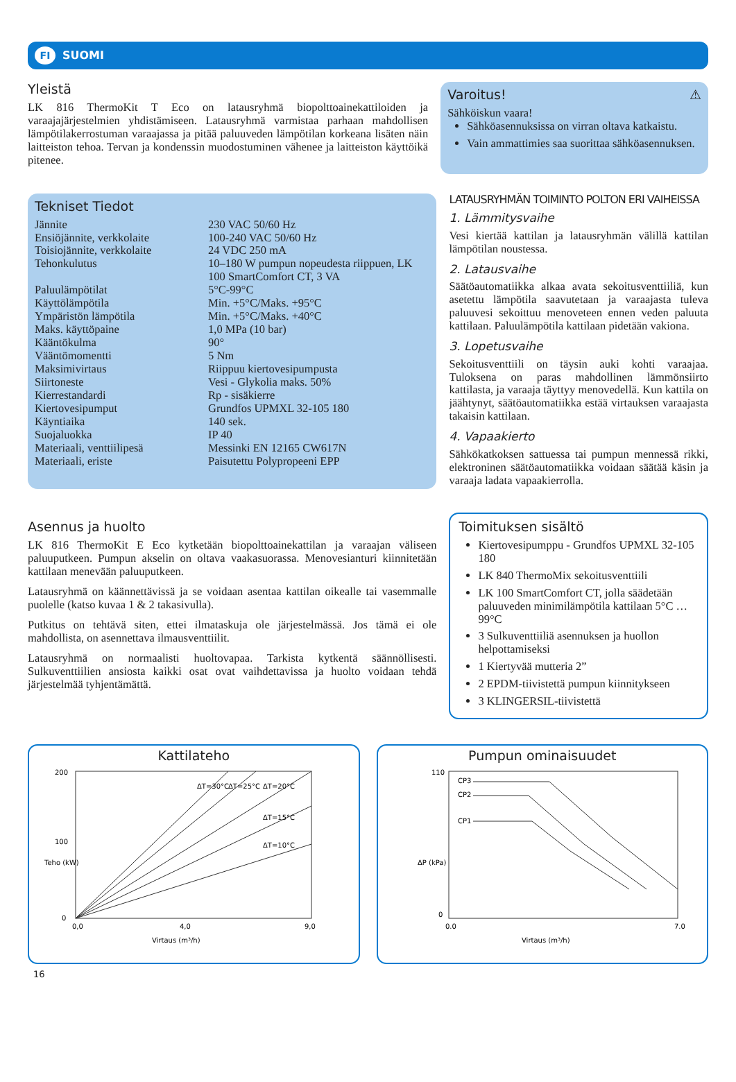FI SUOMI
Yleistä
LK 816 ThermoKit T Eco on latausryhmä biopolttoainekattiloiden ja varaajajärjestelmien yhdistämiseen. Latausryhmä varmistaa parhaan mahdollisen lämpötilakerrostuman varaajassa ja pitää paluuveden lämpötilan korkeana lisäten näin laitteiston tehoa. Tervan ja kondenssin muodostuminen vähenee ja laitteiston käyttöikä pitenee.
Varoitus! ⚠
Sähköiskun vaara!
Sähköasennuksissa on virran oltava katkaistu.
Vain ammattimies saa suorittaa sähköasennuksen.
Tekniset Tiedot
| Jännite | 230 VAC 50/60 Hz |
| Ensiöjännite, verkkolaite | 100-240 VAC 50/60 Hz |
| Toisiojännite, verkkolaite | 24 VDC 250 mA |
| Tehonkulutus | 10–180 W pumpun nopeudesta riippuen, LK 100 SmartComfort CT, 3 VA |
| Paluulämpötilat | 5°C-99°C |
| Käyttölämpötila | Min. +5°C/Maks. +95°C |
| Ympäristön lämpötila | Min. +5°C/Maks. +40°C |
| Maks. käyttöpaine | 1,0 MPa (10 bar) |
| Kääntökulma | 90° |
| Vääntömomentti | 5 Nm |
| Maksimivirtaus | Riippuu kiertovesipumpusta |
| Siirtoneste | Vesi - Glykolia maks. 50% |
| Kierrestandardi | Rp - sisäkierre |
| Kiertovesipumput | Grundfos UPMXL 32-105 180 |
| Käyntiaika | 140 sek. |
| Suojaluokka | IP 40 |
| Materiaali, venttiilipesä | Messinki EN 12165 CW617N |
| Materiaali, eriste | Paisutettu Polypropeeni EPP |
Asennus ja huolto
LK 816 ThermoKit E Eco kytketään biopolttoainekattilan ja varaajan väliseen paluuputkeen. Pumpun akselin on oltava vaakasuorassa. Menovesianturi kiinnitetään kattilaan menevään paluuputkeen.
Latausryhmä on käännettävissä ja se voidaan asentaa kattilan oikealle tai vasemmalle puolelle (katso kuvaa 1 & 2 takasivulla).
Putkitus on tehtävä siten, ettei ilmataskuja ole järjestelmässä. Jos tämä ei ole mahdollista, on asennettava ilmausventtiilit.
Latausryhmä on normaalisti huoltovapaa. Tarkista kytkentä säännöllisesti. Sulkuventtiilien ansiosta kaikki osat ovat vaihdettavissa ja huolto voidaan tehdä järjestelmää tyhjentämättä.
LATAUSRYHMÄN TOIMINTO POLTON ERI VAIHEISSA
1. Lämmitysvaihe
Vesi kiertää kattilan ja latausryhmän välillä kattilan lämpötilan noustessa.
2. Latausvaihe
Säätöautomatiikka alkaa avata sekoitusventtiiliä, kun asetettu lämpötila saavutetaan ja varaajasta tuleva paluuvesi sekoittuu menoveteen ennen veden paluuta kattilaan. Paluulämpötila kattilaan pidetään vakiona.
3. Lopetusvaihe
Sekoitusventtiili on täysin auki kohti varaajaa. Tuloksena on paras mahdollinen lämmönsiirto kattilasta, ja varaaja täyttyy menovedellä. Kun kattila on jäähtynyt, säätöautomatiikka estää virtauksen varaajasta takaisin kattilaan.
4. Vapaakierto
Sähkökatkoksen sattuessa tai pumpun mennessä rikki, elektroninen säätöautomatiikka voidaan säätää käsin ja varaaja ladata vapaakierrolla.
Toimituksen sisältö
Kiertovesipumppu - Grundfos UPMXL 32-105 180
LK 840 ThermoMix sekoitusventtiili
LK 100 SmartComfort CT, jolla säädetään paluuveden minimilämpötila kattilaan 5°C … 99°C
3 Sulkuventtiiliä asennuksen ja huollon helpottamiseksi
1 Kiertyvää mutteria 2”
2 EPDM-tiivistettä pumpun kiinnitykseen
3 KLINGERSIL-tiivistettä
Kattilateho
200
100
0
0,0
4,0
9,0
Virtaus (m³/h)
Teho (kW)
ΔT=30°C
ΔT=25°C
ΔT=20°C
ΔT=15°C
ΔT=10°C
Pumpun ominaisuudet
110
0
0.0
7.0
Virtaus (m³/h)
ΔP (kPa)
CP3
CP2
CP1
16